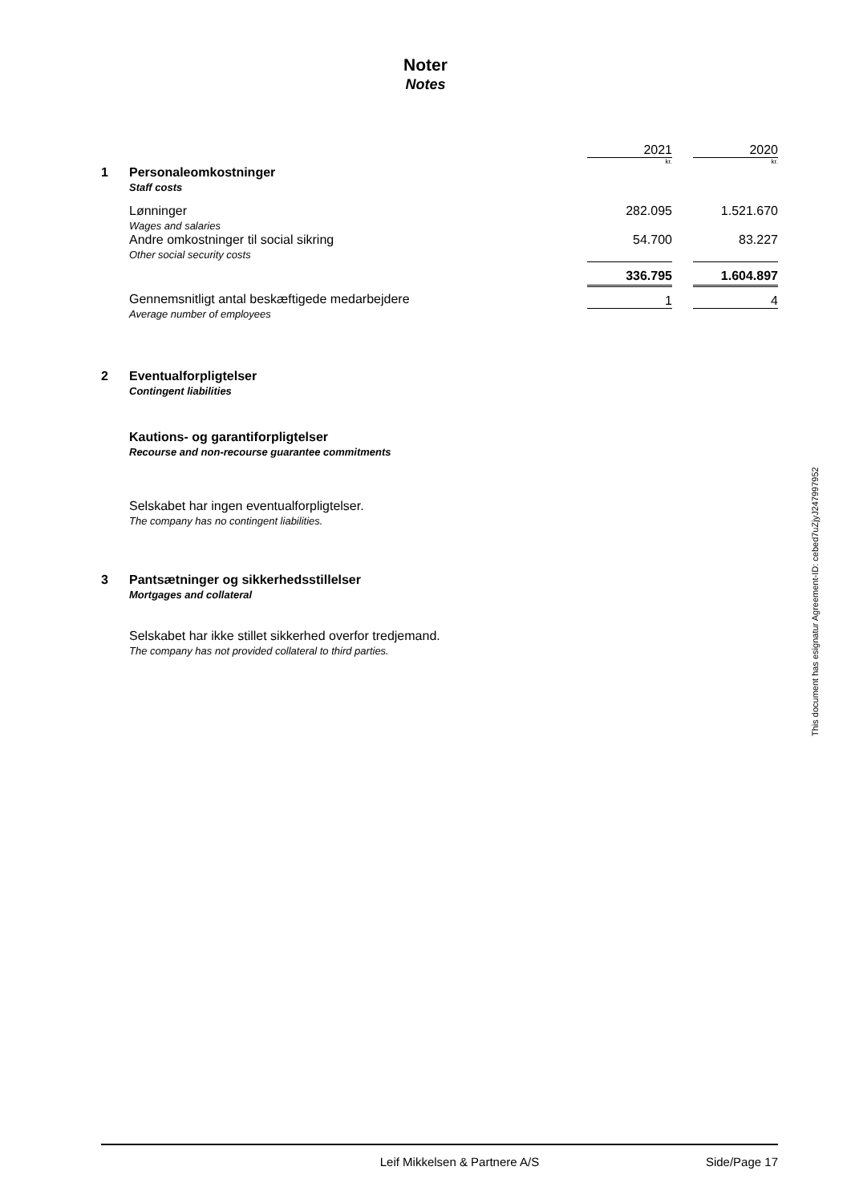Noter
Notes
| | | 2021 | | 2020 |
| | | kr. | | kr. |
| 1 | Personaleomkostninger Staff costs | | | |
| | Lønninger Wages and salaries | 282.095 | | 1.521.670 |
| | Andre omkostninger til social sikring Other social security costs | 54.700 | | 83.227 |
| | | 336.795 | | 1.604.897 |
| | Gennemsnitligt antal beskæftigede medarbejdere Average number of employees | 1 | | 4 |
2 Eventualforpligtelser
Contingent liabilities
Kautions- og garantiforpligtelser
Recourse and non-recourse guarantee commitments
Selskabet har ingen eventualforpligtelser.
The company has no contingent liabilities.
3 Pantsætninger og sikkerhedsstillelser
Mortgages and collateral
Selskabet har ikke stillet sikkerhed overfor tredjemand.
The company has not provided collateral to third parties.
This document has esignatur Agreement-ID: cebed7uZjyJ247997952
Leif Mikkelsen & Partnere A/S Side/Page 17